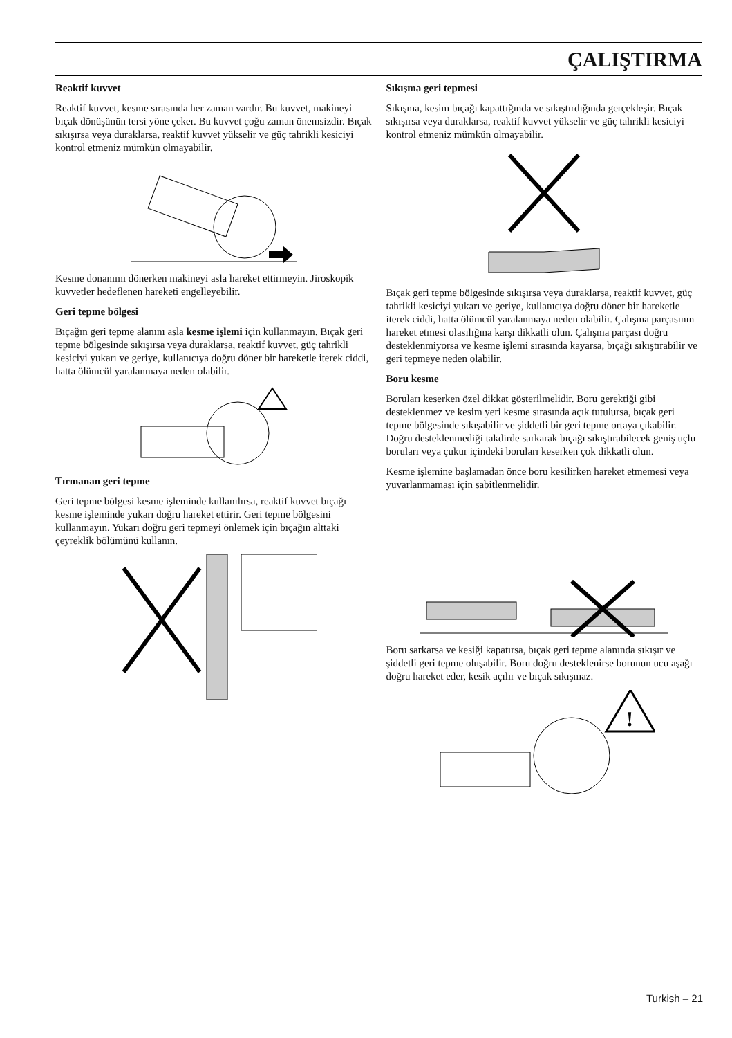ÇALIŞTIRMA
Reaktif kuvvet
Reaktif kuvvet, kesme sırasında her zaman vardır. Bu kuvvet, makineyi bıçak dönüşünün tersi yöne çeker. Bu kuvvet çoğu zaman önemsizdir. Bıçak sıkışırsa veya duraklarsa, reaktif kuvvet yükselir ve güç tahrikli kesiciyi kontrol etmeniz mümkün olmayabilir.
Kesme donanımı dönerken makineyi asla hareket ettirmeyin. Jiroskopik kuvvetler hedeflenen hareketi engelleyebilir.
Geri tepme bölgesi
Bıçağın geri tepme alanını asla kesme işlemi için kullanmayın. Bıçak geri tepme bölgesinde sıkışırsa veya duraklarsa, reaktif kuvvet, güç tahrikli kesiciyi yukarı ve geriye, kullanıcıya doğru döner bir hareketle iterek ciddi, hatta ölümcül yaralanmaya neden olabilir.
Tırmanan geri tepme
Geri tepme bölgesi kesme işleminde kullanılırsa, reaktif kuvvet bıçağı kesme işleminde yukarı doğru hareket ettirir. Geri tepme bölgesini kullanmayın. Yukarı doğru geri tepmeyi önlemek için bıçağın alttaki çeyreklik bölümünü kullanın.
Sıkışma geri tepmesi
Sıkışma, kesim bıçağı kapattığında ve sıkıştırdığında gerçekleşir. Bıçak sıkışırsa veya duraklarsa, reaktif kuvvet yükselir ve güç tahrikli kesiciyi kontrol etmeniz mümkün olmayabilir.
Bıçak geri tepme bölgesinde sıkışırsa veya duraklarsa, reaktif kuvvet, güç tahrikli kesiciyi yukarı ve geriye, kullanıcıya doğru döner bir hareketle iterek ciddi, hatta ölümcül yaralanmaya neden olabilir. Çalışma parçasının hareket etmesi olasılığına karşı dikkatli olun. Çalışma parçası doğru desteklenmiyorsa ve kesme işlemi sırasında kayarsa, bıçağı sıkıştırabilir ve geri tepmeye neden olabilir.
Boru kesme
Boruları keserken özel dikkat gösterilmelidir. Boru gerektiği gibi desteklenmez ve kesim yeri kesme sırasında açık tutulursa, bıçak geri tepme bölgesinde sıkışabilir ve şiddetli bir geri tepme ortaya çıkabilir. Doğru desteklenmediği takdirde sarkarak bıçağı sıkıştırabilecek geniş uçlu boruları veya çukur içindeki boruları keserken çok dikkatli olun.
Kesme işlemine başlamadan önce boru kesilirken hareket etmemesi veya yuvarlanmaması için sabitlenmelidir.
Boru sarkarsa ve kesiği kapatırsa, bıçak geri tepme alanında sıkışır ve şiddetli geri tepme oluşabilir. Boru doğru desteklenirse borunun ucu aşağı doğru hareket eder, kesik açılır ve bıçak sıkışmaz.
!
Turkish – 21